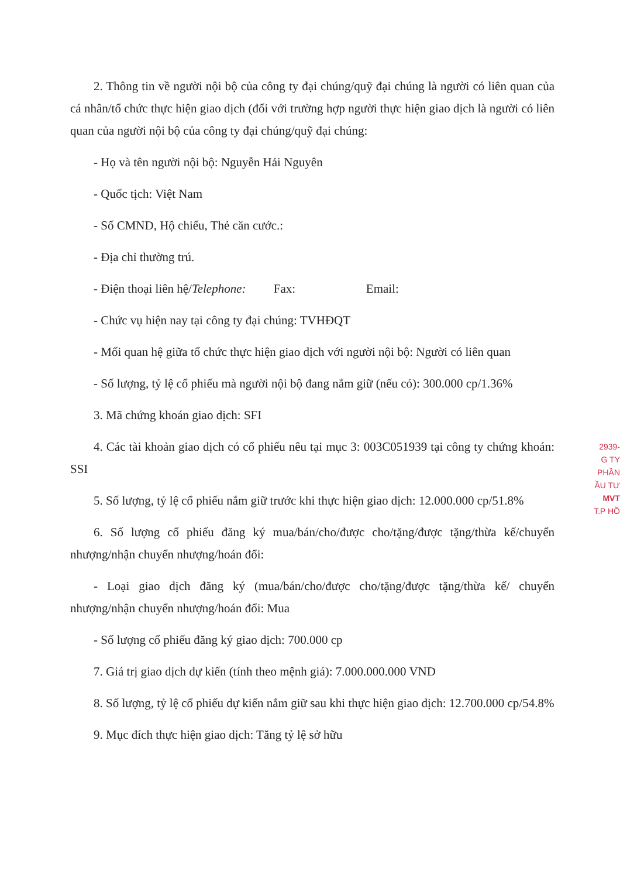2. Thông tin về người nội bộ của công ty đại chúng/quỹ đại chúng là người có liên quan của cá nhân/tổ chức thực hiện giao dịch (đối với trường hợp người thực hiện giao dịch là người có liên quan của người nội bộ của công ty đại chúng/quỹ đại chúng:
- Họ và tên người nội bộ: Nguyễn Hải Nguyên
- Quốc tịch: Việt Nam
- Số CMND, Hộ chiếu, Thẻ căn cước.:
- Địa chỉ thường trú.
- Điện thoại liên hệ/Telephone: Fax: Email:
- Chức vụ hiện nay tại công ty đại chúng: TVHĐQT
- Mối quan hệ giữa tổ chức thực hiện giao dịch với người nội bộ: Người có liên quan
- Số lượng, tỷ lệ cổ phiếu mà người nội bộ đang nắm giữ (nếu có): 300.000 cp/1.36%
3. Mã chứng khoán giao dịch: SFI
4. Các tài khoản giao dịch có cổ phiếu nêu tại mục 3: 003C051939 tại công ty chứng khoán: SSI
5. Số lượng, tỷ lệ cổ phiếu nắm giữ trước khi thực hiện giao dịch: 12.000.000 cp/51.8%
6. Số lượng cổ phiếu đăng ký mua/bán/cho/được cho/tặng/được tặng/thừa kế/chuyển nhượng/nhận chuyển nhượng/hoán đổi:
- Loại giao dịch đăng ký (mua/bán/cho/được cho/tặng/được tặng/thừa kế/ chuyển nhượng/nhận chuyển nhượng/hoán đổi: Mua
- Số lượng cổ phiếu đăng ký giao dịch: 700.000 cp
7. Giá trị giao dịch dự kiến (tính theo mệnh giá): 7.000.000.000 VND
8. Số lượng, tỷ lệ cổ phiếu dự kiến nắm giữ sau khi thực hiện giao dịch: 12.700.000 cp/54.8%
9. Mục đích thực hiện giao dịch: Tăng tỷ lệ sở hữu
2939-
G TY
PHẦN
ẦU TƯ
MVT
T.P HỒ